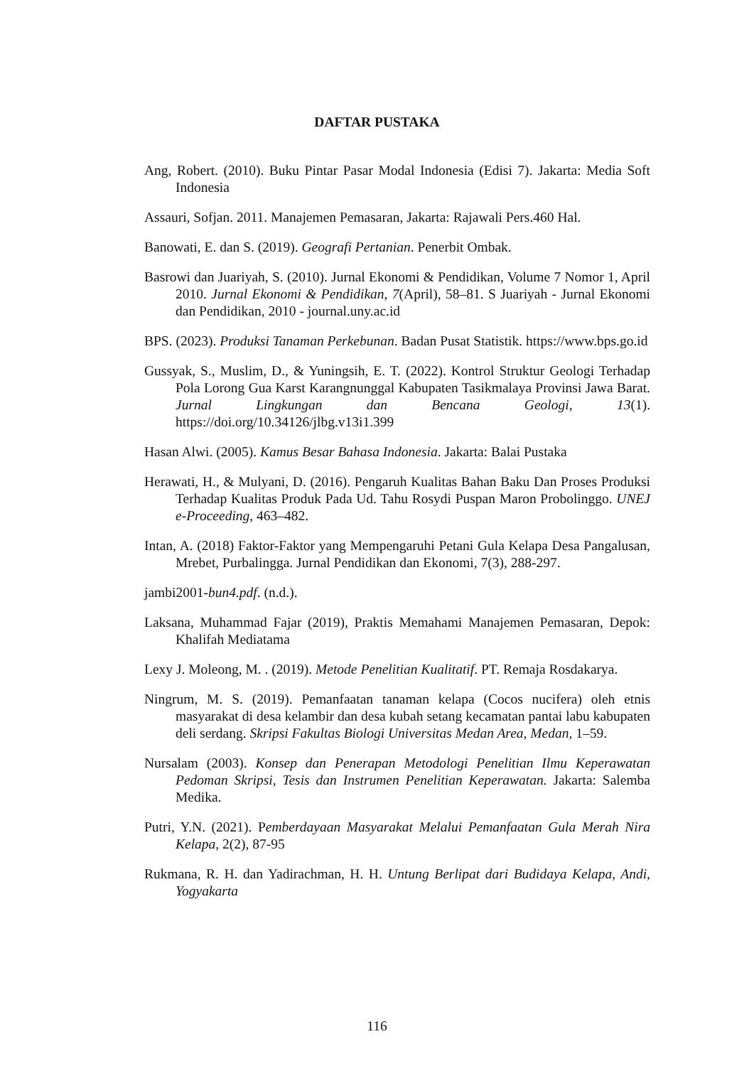DAFTAR PUSTAKA
Ang, Robert. (2010). Buku Pintar Pasar Modal Indonesia (Edisi 7). Jakarta: Media Soft Indonesia
Assauri, Sofjan. 2011. Manajemen Pemasaran, Jakarta: Rajawali Pers.460 Hal.
Banowati, E. dan S. (2019). Geografi Pertanian. Penerbit Ombak.
Basrowi dan Juariyah, S. (2010). Jurnal Ekonomi & Pendidikan, Volume 7 Nomor 1, April 2010. Jurnal Ekonomi & Pendidikan, 7(April), 58–81. S Juariyah - Jurnal Ekonomi dan Pendidikan, 2010 - journal.uny.ac.id
BPS. (2023). Produksi Tanaman Perkebunan. Badan Pusat Statistik. https://www.bps.go.id
Gussyak, S., Muslim, D., & Yuningsih, E. T. (2022). Kontrol Struktur Geologi Terhadap Pola Lorong Gua Karst Karangnunggal Kabupaten Tasikmalaya Provinsi Jawa Barat. Jurnal Lingkungan dan Bencana Geologi, 13(1). https://doi.org/10.34126/jlbg.v13i1.399
Hasan Alwi. (2005). Kamus Besar Bahasa Indonesia. Jakarta: Balai Pustaka
Herawati, H., & Mulyani, D. (2016). Pengaruh Kualitas Bahan Baku Dan Proses Produksi Terhadap Kualitas Produk Pada Ud. Tahu Rosydi Puspan Maron Probolinggo. UNEJ e-Proceeding, 463–482.
Intan, A. (2018) Faktor-Faktor yang Mempengaruhi Petani Gula Kelapa Desa Pangalusan, Mrebet, Purbalingga. Jurnal Pendidikan dan Ekonomi, 7(3), 288-297.
jambi2001-bun4.pdf. (n.d.).
Laksana, Muhammad Fajar (2019), Praktis Memahami Manajemen Pemasaran, Depok: Khalifah Mediatama
Lexy J. Moleong, M. . (2019). Metode Penelitian Kualitatif. PT. Remaja Rosdakarya.
Ningrum, M. S. (2019). Pemanfaatan tanaman kelapa (Cocos nucifera) oleh etnis masyarakat di desa kelambir dan desa kubah setang kecamatan pantai labu kabupaten deli serdang. Skripsi Fakultas Biologi Universitas Medan Area, Medan, 1–59.
Nursalam (2003). Konsep dan Penerapan Metodologi Penelitian Ilmu Keperawatan Pedoman Skripsi, Tesis dan Instrumen Penelitian Keperawatan. Jakarta: Salemba Medika.
Putri, Y.N. (2021). Pemberdayaan Masyarakat Melalui Pemanfaatan Gula Merah Nira Kelapa, 2(2), 87-95
Rukmana, R. H. dan Yadirachman, H. H. Untung Berlipat dari Budidaya Kelapa, Andi, Yogyakarta
116